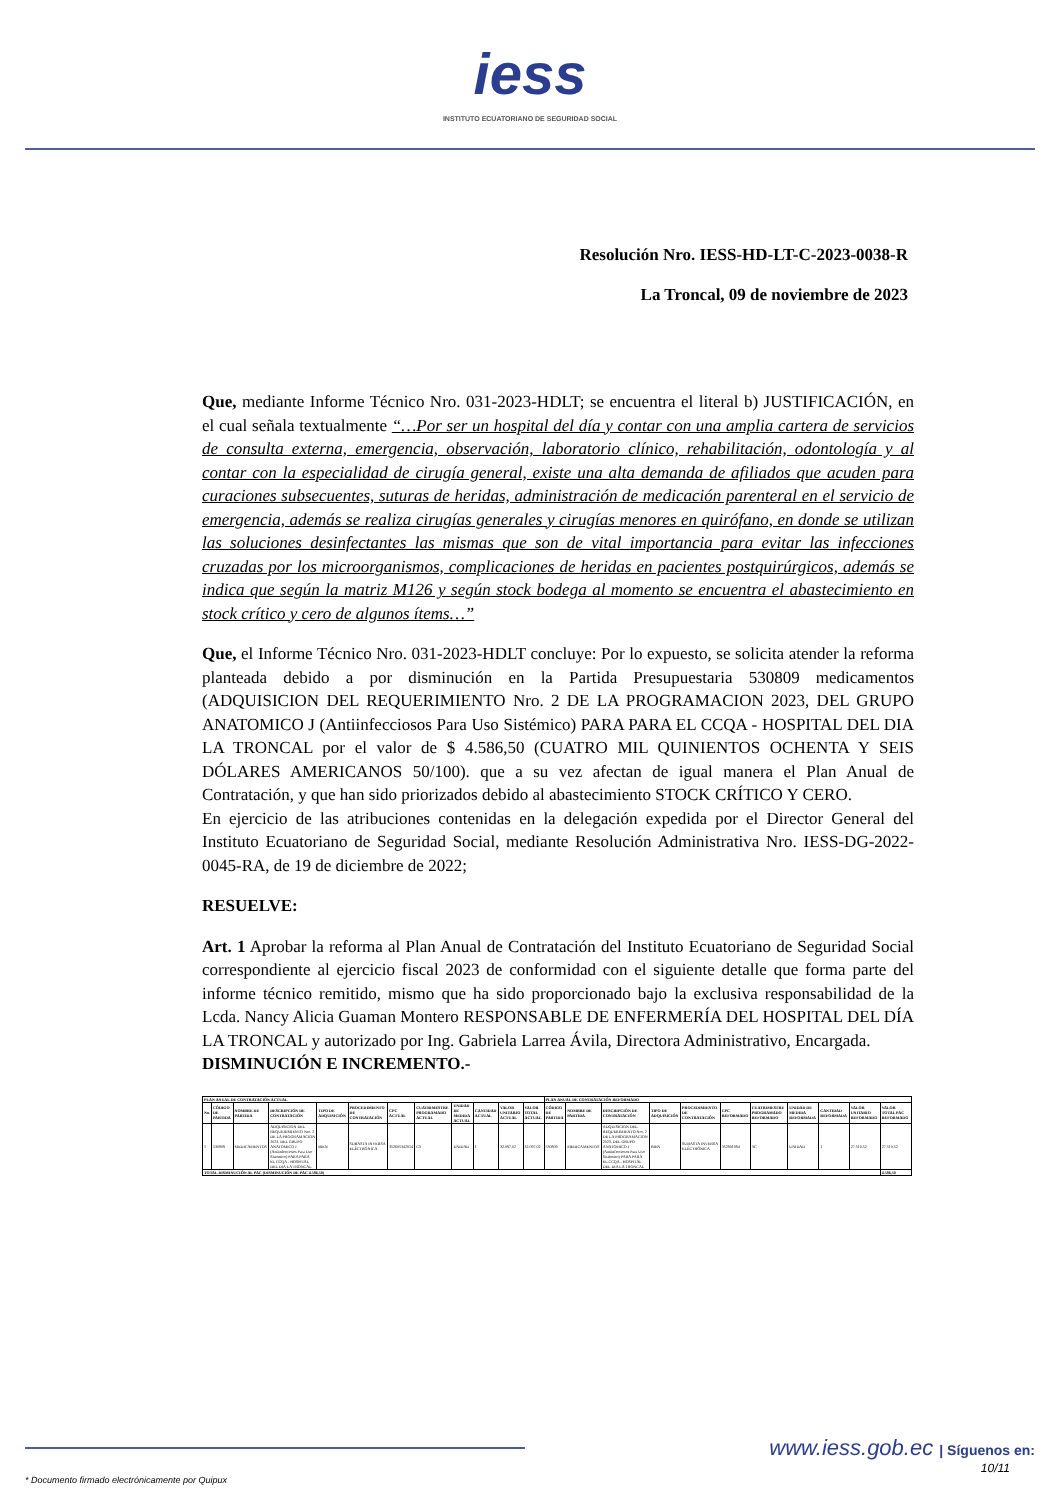iess
INSTITUTO ECUATORIANO DE SEGURIDAD SOCIAL
Resolución Nro. IESS-HD-LT-C-2023-0038-R
La Troncal, 09 de noviembre de 2023
Que, mediante Informe Técnico Nro. 031-2023-HDLT; se encuentra el literal b) JUSTIFICACIÓN, en el cual señala textualmente “…Por ser un hospital del día y contar con una amplia cartera de servicios de consulta externa, emergencia, observación, laboratorio clínico, rehabilitación, odontología y al contar con la especialidad de cirugía general, existe una alta demanda de afiliados que acuden para curaciones subsecuentes, suturas de heridas, administración de medicación parenteral en el servicio de emergencia, además se realiza cirugías generales y cirugías menores en quirófano, en donde se utilizan las soluciones desinfectantes las mismas que son de vital importancia para evitar las infecciones cruzadas por los microorganismos, complicaciones de heridas en pacientes postquirúrgicos, además se indica que según la matriz M126 y según stock bodega al momento se encuentra el abastecimiento en stock crítico y cero de algunos ítems…”
Que, el Informe Técnico Nro. 031-2023-HDLT concluye: Por lo expuesto, se solicita atender la reforma planteada debido a por disminución en la Partida Presupuestaria 530809 medicamentos (ADQUISICION DEL REQUERIMIENTO Nro. 2 DE LA PROGRAMACION 2023, DEL GRUPO ANATOMICO J (Antiinfecciosos Para Uso Sistémico) PARA PARA EL CCQA - HOSPITAL DEL DIA LA TRONCAL por el valor de $ 4.586,50 (CUATRO MIL QUINIENTOS OCHENTA Y SEIS DÓLARES AMERICANOS 50/100). que a su vez afectan de igual manera el Plan Anual de Contratación, y que han sido priorizados debido al abastecimiento STOCK CRÍTICO Y CERO.
En ejercicio de las atribuciones contenidas en la delegación expedida por el Director General del Instituto Ecuatoriano de Seguridad Social, mediante Resolución Administrativa Nro. IESS-DG-2022-0045-RA, de 19 de diciembre de 2022;
RESUELVE:
Art. 1 Aprobar la reforma al Plan Anual de Contratación del Instituto Ecuatoriano de Seguridad Social correspondiente al ejercicio fiscal 2023 de conformidad con el siguiente detalle que forma parte del informe técnico remitido, mismo que ha sido proporcionado bajo la exclusiva responsabilidad de la Lcda. Nancy Alicia Guaman Montero RESPONSABLE DE ENFERMERÍA DEL HOSPITAL DEL DÍA LA TRONCAL y autorizado por Ing. Gabriela Larrea Ávila, Directora Administrativo, Encargada.
DISMINUCIÓN E INCREMENTO.-
| PLAN ANUAL DE CONTRATACIÓN ACTUAL | | | | | | | | | | | | PLAN ANUAL DE CONTRATACIÓN REFORMADO | | | | | | | | | | |
| --- | --- | --- | --- | --- | --- | --- | --- | --- | --- | --- | --- | --- | --- | --- | --- | --- | --- | --- | --- | --- | --- | --- |
| No. | CÓDIGO DE PARTIDA | NOMBRE DE PARTIDA | DESCRIPCIÓN DE CONTRATACIÓN | TIPO DE ADQUISICIÓN | PROCEDIMIENTO DE CONTRATACIÓN | CPC ACTUAL | CUATRIMESTRE PROGRAMADO ACTUAL | UNIDAD DE MEDIDA ACTUAL | CANTIDAD ACTUAL | VALOR UNITARIO ACTUAL | VALOR TOTAL ACTUAL | CÓDIGO DE PARTIDA | NOMBRE DE PARTIDA | DESCRIPCIÓN DE CONTRATACIÓN | TIPO DE ADQUISICIÓN | PROCEDIMIENTO DE CONTRATACIÓN | CPC REFORMADO | CUATRIMESTRE PROGRAMADO REFORMADO | UNIDAD DE MEDIDA REFORMADA | CANTIDAD REFORMADA | VALOR UNITARIO REFORMADO | VALOR TOTAL PAC REFORMADO |
| 1 | 530809 | MEDICAMENTOS | ADQUISICION DEL REQUERIMIENTO Nro. 2 DE LA PROGRAMACION 2023, DEL GRUPO ANATOMICO J (Antiinfecciosos Para Uso Sistémico) PARA PARA EL CCQA - HOSPITAL DEL DIA LA TRONCAL | BIEN | SUBASTA INVERSA ELÉCTRÓNICA | 352605342014 | C3 | UNIDAD | 1 | 32.097,02 | 32.097,02 | 530809 | MEDICAMENTOS | ADQUISICION DEL REQUERIMIENTO Nro. 2 DE LA PROGRAMACION 2023, DEL GRUPO ANATOMICO J (Antiinfecciosos Para Uso Sistémico) PARA PARA EL CCQA - HOSPITAL DEL DIA LA TRONCAL | BIEN | SUBASTA INVERSA ELÉCTRÓNICA | 352901094 | 3C | UNIDAD | 1 | 27.510,52 | 27.510,52 |
| TOTAL DISMINUCIÓN AL PAC (DISMINUCIÓN DE PAC 4.586,50) | | | | | | | | | | | | | | | | | | | | | | 4.586,50 |
www.iess.gob.ec | Síguenos en:
10/11
* Documento firmado electrónicamente por Quipux